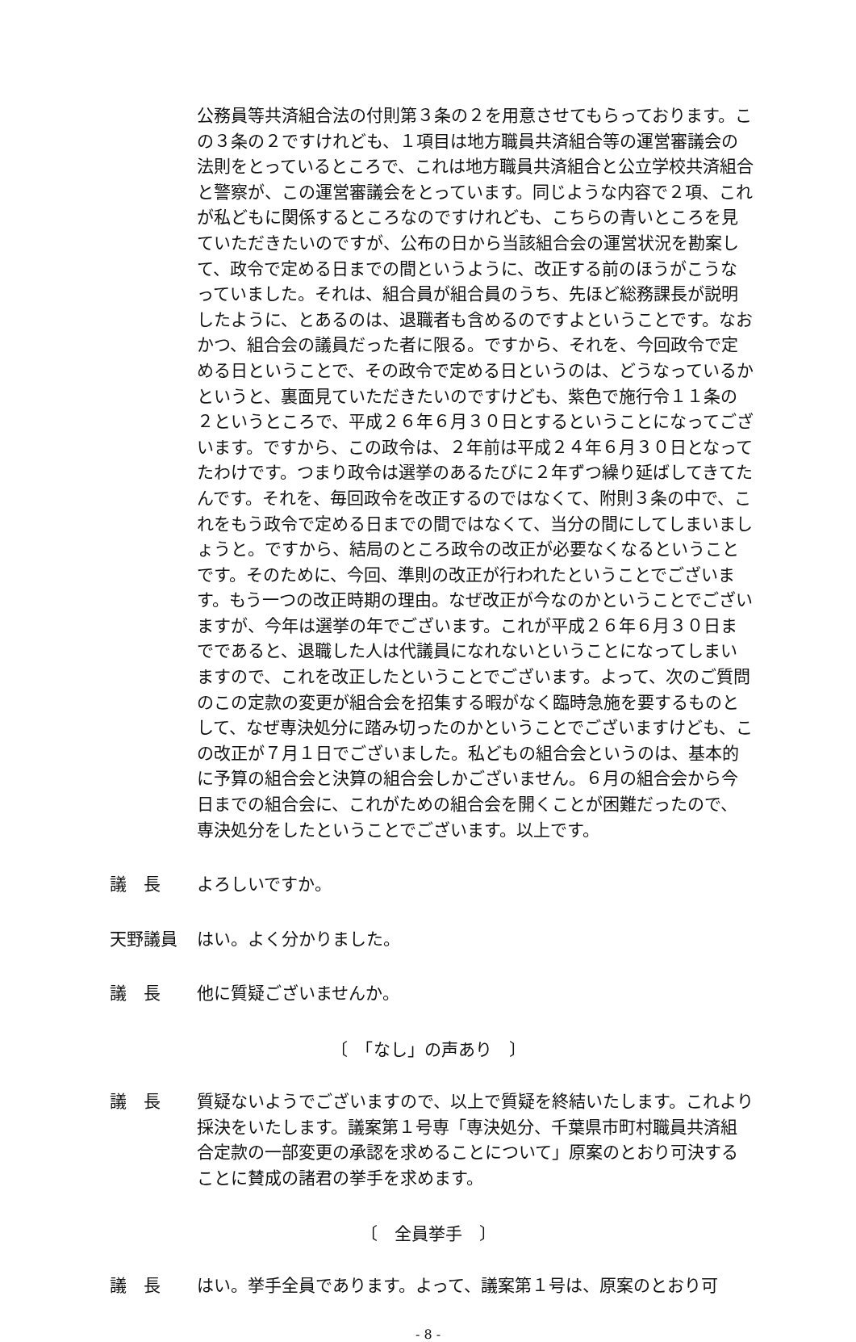公務員等共済組合法の付則第３条の２を用意させてもらっております。この３条の２ですけれども、１項目は地方職員共済組合等の運営審議会の法則をとっているところで、これは地方職員共済組合と公立学校共済組合と警察が、この運営審議会をとっています。同じような内容で２項、これが私どもに関係するところなのですけれども、こちらの青いところを見ていただきたいのですが、公布の日から当該組合会の運営状況を勘案して、政令で定める日までの間というように、改正する前のほうがこうなっていました。それは、組合員が組合員のうち、先ほど総務課長が説明したように、とあるのは、退職者も含めるのですよということです。なおかつ、組合会の議員だった者に限る。ですから、それを、今回政令で定める日ということで、その政令で定める日というのは、どうなっているかというと、裏面見ていただきたいのですけども、紫色で施行令１１条の２というところで、平成２６年６月３０日とするということになってございます。ですから、この政令は、２年前は平成２４年６月３０日となってたわけです。つまり政令は選挙のあるたびに２年ずつ繰り延ばしてきてたんです。それを、毎回政令を改正するのではなくて、附則３条の中で、これをもう政令で定める日までの間ではなくて、当分の間にしてしまいましょうと。ですから、結局のところ政令の改正が必要なくなるということです。そのために、今回、準則の改正が行われたということでございます。もう一つの改正時期の理由。なぜ改正が今なのかということでございますが、今年は選挙の年でございます。これが平成２６年６月３０日までであると、退職した人は代議員になれないということになってしまいますので、これを改正したということでございます。よって、次のご質問のこの定款の変更が組合会を招集する暇がなく臨時急施を要するものとして、なぜ専決処分に踏み切ったのかということでございますけども、この改正が７月１日でございました。私どもの組合会というのは、基本的に予算の組合会と決算の組合会しかございません。６月の組合会から今日までの組合会に、これがための組合会を開くことが困難だったので、専決処分をしたということでございます。以上です。
議　長 よろしいですか。
天野議員 はい。よく分かりました。
議　長 他に質疑ございませんか。
〔　「なし」の声あり　〕
議　長 質疑ないようでございますので、以上で質疑を終結いたします。これより採決をいたします。議案第１号専「専決処分、千葉県市町村職員共済組合定款の一部変更の承認を求めることについて」原案のとおり可決することに賛成の諸君の挙手を求めます。
〔　全員挙手　〕
議　長 はい。挙手全員であります。よって、議案第１号は、原案のとおり可
- 8 -